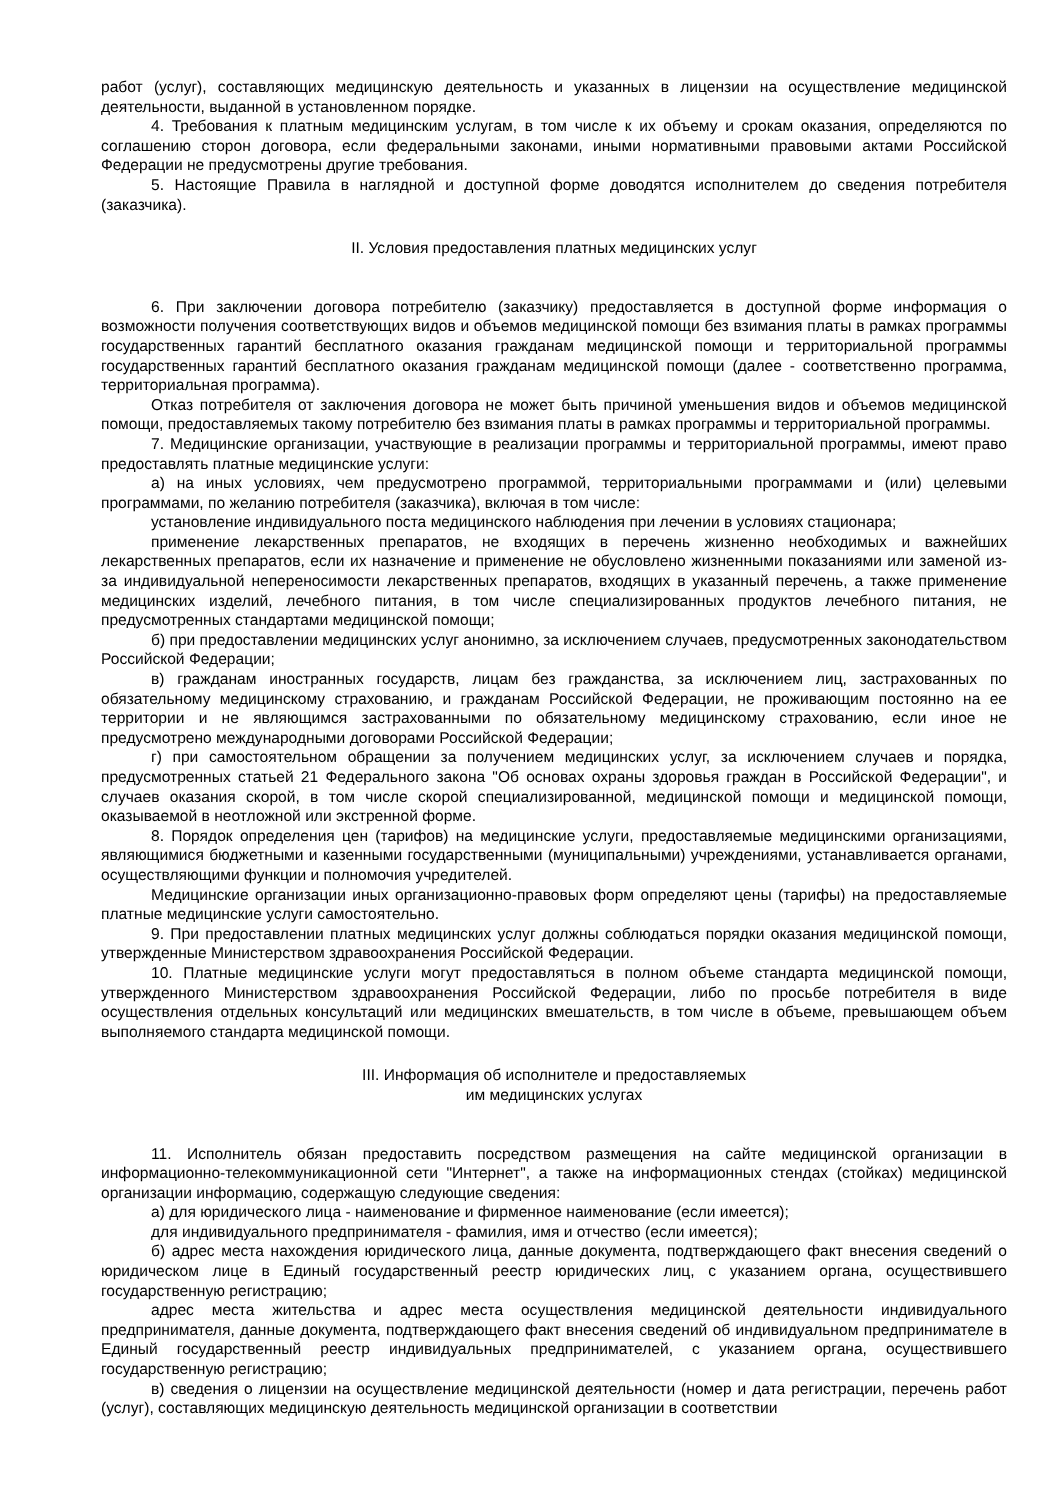работ (услуг), составляющих медицинскую деятельность и указанных в лицензии на осуществление медицинской деятельности, выданной в установленном порядке.
4. Требования к платным медицинским услугам, в том числе к их объему и срокам оказания, определяются по соглашению сторон договора, если федеральными законами, иными нормативными правовыми актами Российской Федерации не предусмотрены другие требования.
5. Настоящие Правила в наглядной и доступной форме доводятся исполнителем до сведения потребителя (заказчика).
II. Условия предоставления платных медицинских услуг
6. При заключении договора потребителю (заказчику) предоставляется в доступной форме информация о возможности получения соответствующих видов и объемов медицинской помощи без взимания платы в рамках программы государственных гарантий бесплатного оказания гражданам медицинской помощи и территориальной программы государственных гарантий бесплатного оказания гражданам медицинской помощи (далее - соответственно программа, территориальная программа).
Отказ потребителя от заключения договора не может быть причиной уменьшения видов и объемов медицинской помощи, предоставляемых такому потребителю без взимания платы в рамках программы и территориальной программы.
7. Медицинские организации, участвующие в реализации программы и территориальной программы, имеют право предоставлять платные медицинские услуги:
а) на иных условиях, чем предусмотрено программой, территориальными программами и (или) целевыми программами, по желанию потребителя (заказчика), включая в том числе:
установление индивидуального поста медицинского наблюдения при лечении в условиях стационара;
применение лекарственных препаратов, не входящих в перечень жизненно необходимых и важнейших лекарственных препаратов, если их назначение и применение не обусловлено жизненными показаниями или заменой из-за индивидуальной непереносимости лекарственных препаратов, входящих в указанный перечень, а также применение медицинских изделий, лечебного питания, в том числе специализированных продуктов лечебного питания, не предусмотренных стандартами медицинской помощи;
б) при предоставлении медицинских услуг анонимно, за исключением случаев, предусмотренных законодательством Российской Федерации;
в) гражданам иностранных государств, лицам без гражданства, за исключением лиц, застрахованных по обязательному медицинскому страхованию, и гражданам Российской Федерации, не проживающим постоянно на ее территории и не являющимся застрахованными по обязательному медицинскому страхованию, если иное не предусмотрено международными договорами Российской Федерации;
г) при самостоятельном обращении за получением медицинских услуг, за исключением случаев и порядка, предусмотренных статьей 21 Федерального закона "Об основах охраны здоровья граждан в Российской Федерации", и случаев оказания скорой, в том числе скорой специализированной, медицинской помощи и медицинской помощи, оказываемой в неотложной или экстренной форме.
8. Порядок определения цен (тарифов) на медицинские услуги, предоставляемые медицинскими организациями, являющимися бюджетными и казенными государственными (муниципальными) учреждениями, устанавливается органами, осуществляющими функции и полномочия учредителей.
Медицинские организации иных организационно-правовых форм определяют цены (тарифы) на предоставляемые платные медицинские услуги самостоятельно.
9. При предоставлении платных медицинских услуг должны соблюдаться порядки оказания медицинской помощи, утвержденные Министерством здравоохранения Российской Федерации.
10. Платные медицинские услуги могут предоставляться в полном объеме стандарта медицинской помощи, утвержденного Министерством здравоохранения Российской Федерации, либо по просьбе потребителя в виде осуществления отдельных консультаций или медицинских вмешательств, в том числе в объеме, превышающем объем выполняемого стандарта медицинской помощи.
III. Информация об исполнителе и предоставляемых
им медицинских услугах
11. Исполнитель обязан предоставить посредством размещения на сайте медицинской организации в информационно-телекоммуникационной сети "Интернет", а также на информационных стендах (стойках) медицинской организации информацию, содержащую следующие сведения:
а) для юридического лица - наименование и фирменное наименование (если имеется);
для индивидуального предпринимателя - фамилия, имя и отчество (если имеется);
б) адрес места нахождения юридического лица, данные документа, подтверждающего факт внесения сведений о юридическом лице в Единый государственный реестр юридических лиц, с указанием органа, осуществившего государственную регистрацию;
адрес места жительства и адрес места осуществления медицинской деятельности индивидуального предпринимателя, данные документа, подтверждающего факт внесения сведений об индивидуальном предпринимателе в Единый государственный реестр индивидуальных предпринимателей, с указанием органа, осуществившего государственную регистрацию;
в) сведения о лицензии на осуществление медицинской деятельности (номер и дата регистрации, перечень работ (услуг), составляющих медицинскую деятельность медицинской организации в соответствии